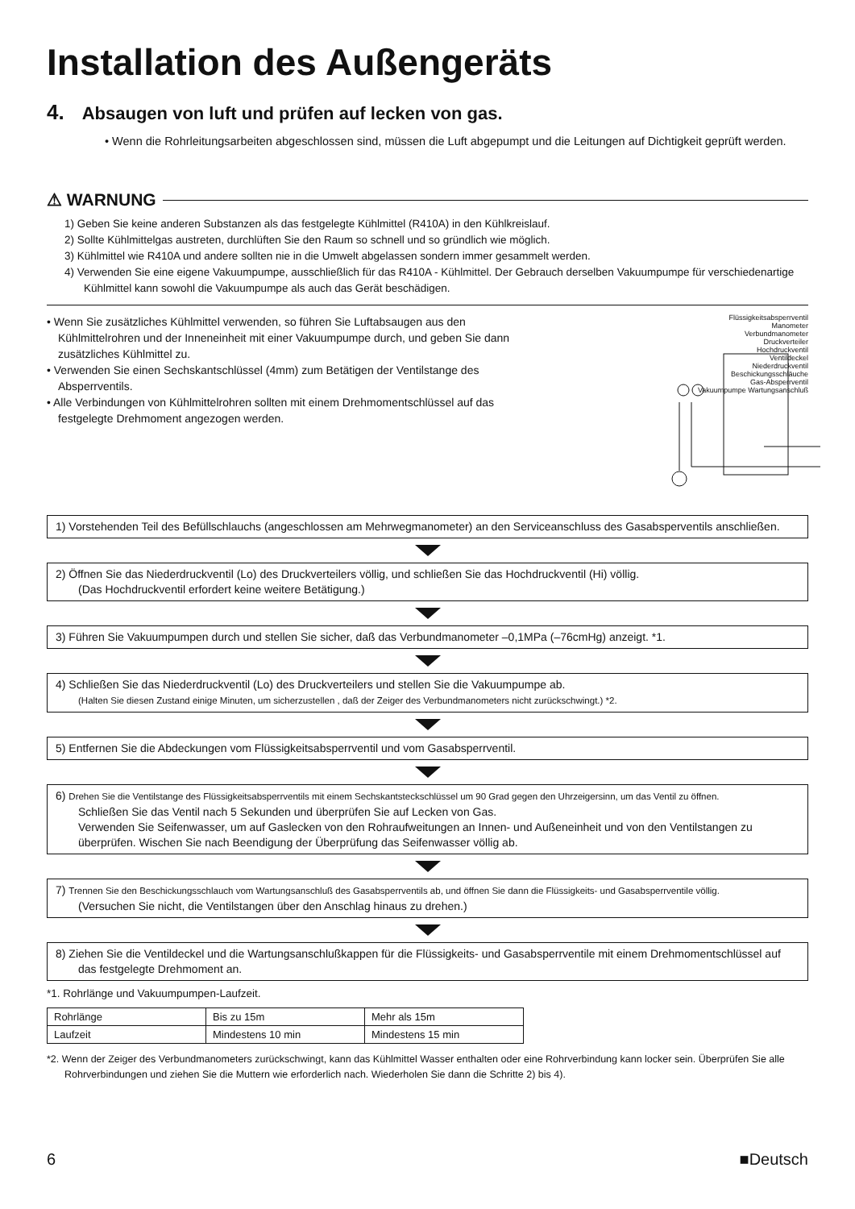Installation des Außengeräts
4. Absaugen von luft und prüfen auf lecken von gas.
• Wenn die Rohrleitungsarbeiten abgeschlossen sind, müssen die Luft abgepumpt und die Leitungen auf Dichtigkeit geprüft werden.
⚠ WARNUNG
1) Geben Sie keine anderen Substanzen als das festgelegte Kühlmittel (R410A) in den Kühlkreislauf.
2) Sollte Kühlmittelgas austreten, durchlüften Sie den Raum so schnell und so gründlich wie möglich.
3) Kühlmittel wie R410A und andere sollten nie in die Umwelt abgelassen sondern immer gesammelt werden.
4) Verwenden Sie eine eigene Vakuumpumpe, ausschließlich für das R410A - Kühlmittel. Der Gebrauch derselben Vakuumpumpe für verschiedenartige Kühlmittel kann sowohl die Vakuumpumpe als auch das Gerät beschädigen.
• Wenn Sie zusätzliches Kühlmittel verwenden, so führen Sie Luftabsaugen aus den Kühlmittelrohren und der Inneneinheit mit einer Vakuumpumpe durch, und geben Sie dann zusätzliches Kühlmittel zu.
• Verwenden Sie einen Sechskantschlüssel (4mm) zum Betätigen der Ventilstange des Absperrventils.
• Alle Verbindungen von Kühlmittelrohren sollten mit einem Drehmomentschlüssel auf das festgelegte Drehmoment angezogen werden.
Flüssigkeitsabsperrventil
Manometer
Verbundmanometer
Druckverteiler
Hochdruckventil
Ventildeckel
Niederdruckventil
Beschickungsschläuche
Gas-Absperrventil
Vakuumpumpe Wartungsanschluß
1) Vorstehenden Teil des Befüllschlauchs (angeschlossen am Mehrwegmanometer) an den Serviceanschluss des Gasabsperventils anschließen.
2) Öffnen Sie das Niederdruckventil (Lo) des Druckverteilers völlig, und schließen Sie das Hochdruckventil (Hi) völlig.
(Das Hochdruckventil erfordert keine weitere Betätigung.)
3) Führen Sie Vakuumpumpen durch und stellen Sie sicher, daß das Verbundmanometer –0,1MPa (–76cmHg) anzeigt. *1.
4) Schließen Sie das Niederdruckventil (Lo) des Druckverteilers und stellen Sie die Vakuumpumpe ab.
(Halten Sie diesen Zustand einige Minuten, um sicherzustellen , daß der Zeiger des Verbundmanometers nicht zurückschwingt.) *2.
5) Entfernen Sie die Abdeckungen vom Flüssigkeitsabsperrventil und vom Gasabsperrventil.
6) Drehen Sie die Ventilstange des Flüssigkeitsabsperrventils mit einem Sechskantsteckschlüssel um 90 Grad gegen den Uhrzeigersinn, um das Ventil zu öffnen.
Schließen Sie das Ventil nach 5 Sekunden und überprüfen Sie auf Lecken von Gas.
Verwenden Sie Seifenwasser, um auf Gaslecken von den Rohraufweitungen an Innen- und Außeneinheit und von den Ventilstangen zu überprüfen. Wischen Sie nach Beendigung der Überprüfung das Seifenwasser völlig ab.
7) Trennen Sie den Beschickungsschlauch vom Wartungsanschluß des Gasabsperrventils ab, und öffnen Sie dann die Flüssigkeits- und Gasabsperrventile völlig.
(Versuchen Sie nicht, die Ventilstangen über den Anschlag hinaus zu drehen.)
8) Ziehen Sie die Ventildeckel und die Wartungsanschlußkappen für die Flüssigkeits- und Gasabsperrventile mit einem Drehmomentschlüssel auf das festgelegte Drehmoment an.
*1. Rohrlänge und Vakuumpumpen-Laufzeit.
| Rohrlänge | Bis zu 15m | Mehr als 15m |
| Laufzeit | Mindestens 10 min | Mindestens 15 min |
*2. Wenn der Zeiger des Verbundmanometers zurückschwingt, kann das Kühlmittel Wasser enthalten oder eine Rohrverbindung kann locker sein. Überprüfen Sie alle Rohrverbindungen und ziehen Sie die Muttern wie erforderlich nach. Wiederholen Sie dann die Schritte 2) bis 4).
6 ■Deutsch